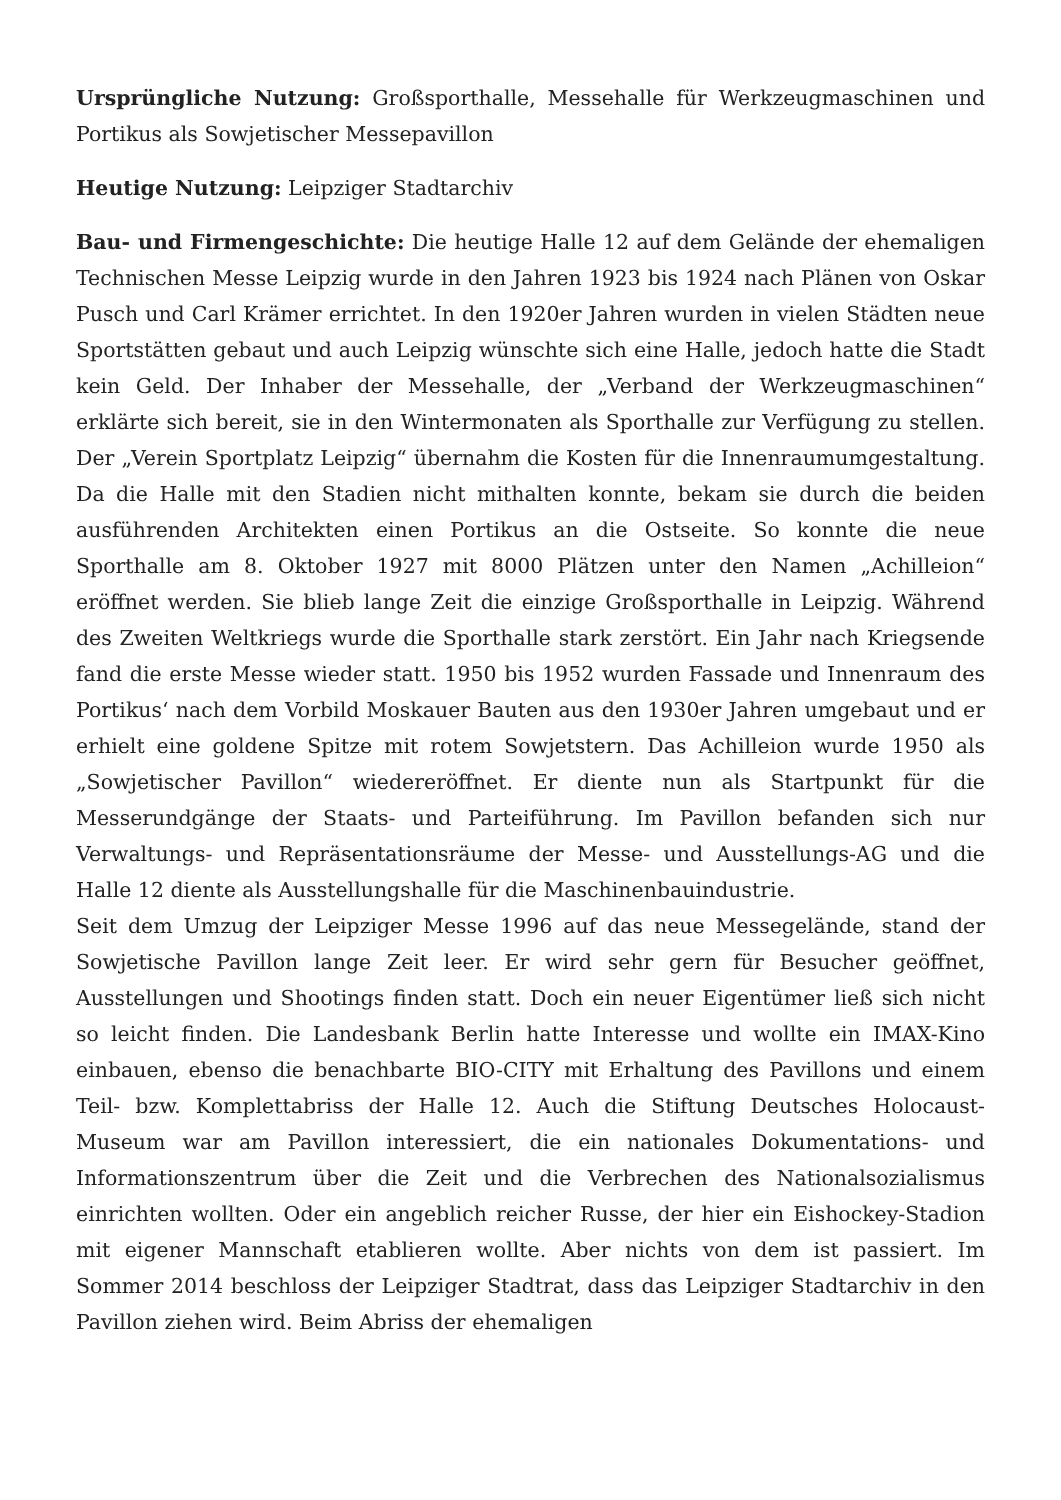Ursprüngliche Nutzung: Großsporthalle, Messehalle für Werkzeugmaschinen und Portikus als Sowjetischer Messepavillon
Heutige Nutzung: Leipziger Stadtarchiv
Bau- und Firmengeschichte: Die heutige Halle 12 auf dem Gelände der ehemaligen Technischen Messe Leipzig wurde in den Jahren 1923 bis 1924 nach Plänen von Oskar Pusch und Carl Krämer errichtet. In den 1920er Jahren wurden in vielen Städten neue Sportstätten gebaut und auch Leipzig wünschte sich eine Halle, jedoch hatte die Stadt kein Geld. Der Inhaber der Messehalle, der „Verband der Werkzeugmaschinen“ erklärte sich bereit, sie in den Wintermonaten als Sporthalle zur Verfügung zu stellen. Der „Verein Sportplatz Leipzig“ übernahm die Kosten für die Innenraumumgestaltung. Da die Halle mit den Stadien nicht mithalten konnte, bekam sie durch die beiden ausführenden Architekten einen Portikus an die Ostseite. So konnte die neue Sporthalle am 8. Oktober 1927 mit 8000 Plätzen unter den Namen „Achilleion“ eröffnet werden. Sie blieb lange Zeit die einzige Großsporthalle in Leipzig. Während des Zweiten Weltkriegs wurde die Sporthalle stark zerstört. Ein Jahr nach Kriegsende fand die erste Messe wieder statt. 1950 bis 1952 wurden Fassade und Innenraum des Portikus‘ nach dem Vorbild Moskauer Bauten aus den 1930er Jahren umgebaut und er erhielt eine goldene Spitze mit rotem Sowjetstern. Das Achilleion wurde 1950 als „Sowjetischer Pavillon“ wiedereröffnet. Er diente nun als Startpunkt für die Messerundgänge der Staats- und Parteiführung. Im Pavillon befanden sich nur Verwaltungs- und Repräsentationsräume der Messe- und Ausstellungs-AG und die Halle 12 diente als Ausstellungshalle für die Maschinenbauindustrie.
Seit dem Umzug der Leipziger Messe 1996 auf das neue Messegelände, stand der Sowjetische Pavillon lange Zeit leer. Er wird sehr gern für Besucher geöffnet, Ausstellungen und Shootings finden statt. Doch ein neuer Eigentümer ließ sich nicht so leicht finden. Die Landesbank Berlin hatte Interesse und wollte ein IMAX-Kino einbauen, ebenso die benachbarte BIO-CITY mit Erhaltung des Pavillons und einem Teil- bzw. Komplettabriss der Halle 12. Auch die Stiftung Deutsches Holocaust-Museum war am Pavillon interessiert, die ein nationales Dokumentations- und Informationszentrum über die Zeit und die Verbrechen des Nationalsozialismus einrichten wollten. Oder ein angeblich reicher Russe, der hier ein Eishockey-Stadion mit eigener Mannschaft etablieren wollte. Aber nichts von dem ist passiert. Im Sommer 2014 beschloss der Leipziger Stadtrat, dass das Leipziger Stadtarchiv in den Pavillon ziehen wird. Beim Abriss der ehemaligen